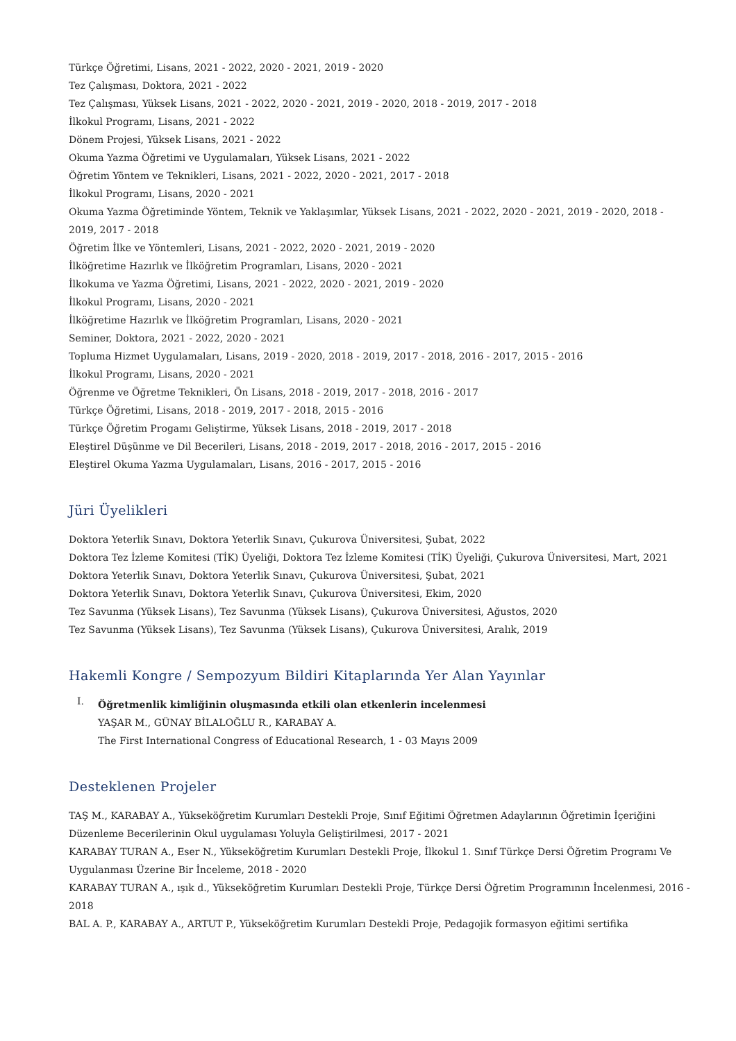Türkçe Öğretimi, Lisans, 2021 - 2022, 2020 - 2021, 2019 - 2020
Tez Çalışması, Doktora, 2021 - 2022
Tez Çalışması, Yüksek Lisans, 2021 - 2022, 2020 - 2021, 2019 - 2020, 2018 - 2019, 2017 - 2018
İlkokul Programı, Lisans, 2021 - 2022
Dönem Projesi, Yüksek Lisans, 2021 - 2022
Okuma Yazma Öğretimi ve Uygulamaları, Yüksek Lisans, 2021 - 2022
Öğretim Yöntem ve Teknikleri, Lisans, 2021 - 2022, 2020 - 2021, 2017 - 2018
İlkokul Programı, Lisans, 2020 - 2021
Okuma Yazma Öğretiminde Yöntem, Teknik ve Yaklaşımlar, Yüksek Lisans, 2021 - 2022, 2020 - 2021, 2019 - 2020, 2018 - 2019, 2017 - 2018
Öğretim İlke ve Yöntemleri, Lisans, 2021 - 2022, 2020 - 2021, 2019 - 2020
İlköğretime Hazırlık ve İlköğretim Programları, Lisans, 2020 - 2021
İlkokuma ve Yazma Öğretimi, Lisans, 2021 - 2022, 2020 - 2021, 2019 - 2020
İlkokul Programı, Lisans, 2020 - 2021
İlköğretime Hazırlık ve İlköğretim Programları, Lisans, 2020 - 2021
Seminer, Doktora, 2021 - 2022, 2020 - 2021
Topluma Hizmet Uygulamaları, Lisans, 2019 - 2020, 2018 - 2019, 2017 - 2018, 2016 - 2017, 2015 - 2016
İlkokul Programı, Lisans, 2020 - 2021
Öğrenme ve Öğretme Teknikleri, Ön Lisans, 2018 - 2019, 2017 - 2018, 2016 - 2017
Türkçe Öğretimi, Lisans, 2018 - 2019, 2017 - 2018, 2015 - 2016
Türkçe Öğretim Progamı Geliştirme, Yüksek Lisans, 2018 - 2019, 2017 - 2018
Eleştirel Düşünme ve Dil Becerileri, Lisans, 2018 - 2019, 2017 - 2018, 2016 - 2017, 2015 - 2016
Eleştirel Okuma Yazma Uygulamaları, Lisans, 2016 - 2017, 2015 - 2016
Jüri Üyelikleri
Doktora Yeterlik Sınavı, Doktora Yeterlik Sınavı, Çukurova Üniversitesi, Şubat, 2022
Doktora Tez İzleme Komitesi (TİK) Üyeliği, Doktora Tez İzleme Komitesi (TİK) Üyeliği, Çukurova Üniversitesi, Mart, 2021
Doktora Yeterlik Sınavı, Doktora Yeterlik Sınavı, Çukurova Üniversitesi, Şubat, 2021
Doktora Yeterlik Sınavı, Doktora Yeterlik Sınavı, Çukurova Üniversitesi, Ekim, 2020
Tez Savunma (Yüksek Lisans), Tez Savunma (Yüksek Lisans), Çukurova Üniversitesi, Ağustos, 2020
Tez Savunma (Yüksek Lisans), Tez Savunma (Yüksek Lisans), Çukurova Üniversitesi, Aralık, 2019
Hakemli Kongre / Sempozyum Bildiri Kitaplarında Yer Alan Yayınlar
I.
Öğretmenlik kimliğinin oluşmasında etkili olan etkenlerin incelenmesi
YAŞAR M., GÜNAY BİLALOĞLU R., KARABAY A.
The First International Congress of Educational Research, 1 - 03 Mayıs 2009
Desteklenen Projeler
TAŞ M., KARABAY A., Yükseköğretim Kurumları Destekli Proje, Sınıf Eğitimi Öğretmen Adaylarının Öğretimin İçeriğini Düzenleme Becerilerinin Okul uygulaması Yoluyla Geliştirilmesi, 2017 - 2021
KARABAY TURAN A., Eser N., Yükseköğretim Kurumları Destekli Proje, İlkokul 1. Sınıf Türkçe Dersi Öğretim Programı Ve Uygulanması Üzerine Bir İnceleme, 2018 - 2020
KARABAY TURAN A., ışık d., Yükseköğretim Kurumları Destekli Proje, Türkçe Dersi Öğretim Programının İncelenmesi, 2016 - 2018
BAL A. P., KARABAY A., ARTUT P., Yükseköğretim Kurumları Destekli Proje, Pedagojik formasyon eğitimi sertifika